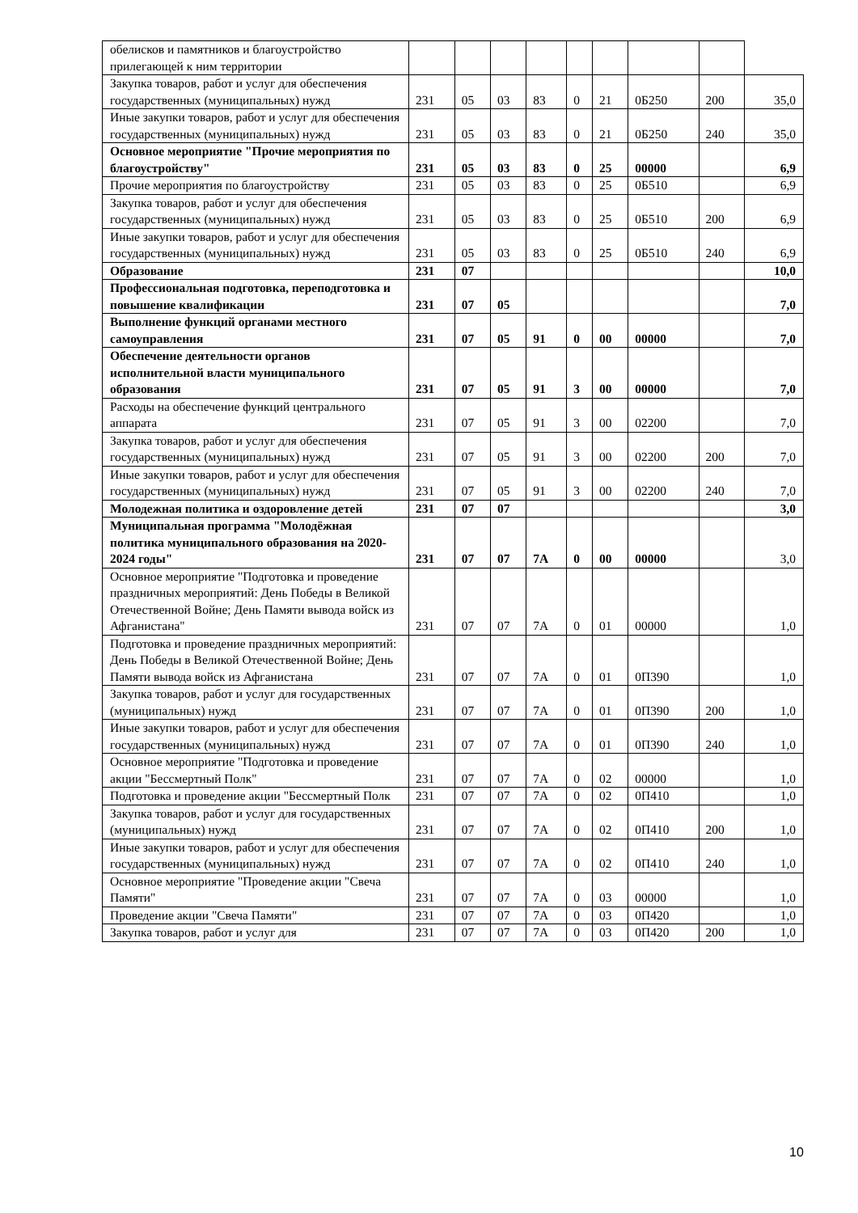| обелисков и памятников и благоустройство прилегающей к ним территории | | | | | | | | | |
| Закупка товаров, работ и услуг для обеспечения государственных (муниципальных) нужд | 231 | 05 | 03 | 83 | 0 | 21 | 0Б250 | 200 | 35,0 |
| Иные закупки товаров, работ и услуг для обеспечения государственных (муниципальных) нужд | 231 | 05 | 03 | 83 | 0 | 21 | 0Б250 | 240 | 35,0 |
| Основное мероприятие "Прочие мероприятия по благоустройству" | 231 | 05 | 03 | 83 | 0 | 25 | 00000 | | 6,9 |
| Прочие мероприятия по благоустройству | 231 | 05 | 03 | 83 | 0 | 25 | 0Б510 | | 6,9 |
| Закупка товаров, работ и услуг для обеспечения государственных (муниципальных) нужд | 231 | 05 | 03 | 83 | 0 | 25 | 0Б510 | 200 | 6,9 |
| Иные закупки товаров, работ и услуг для обеспечения государственных (муниципальных) нужд | 231 | 05 | 03 | 83 | 0 | 25 | 0Б510 | 240 | 6,9 |
| Образование | 231 | 07 | | | | | | | 10,0 |
| Профессиональная подготовка, переподготовка и повышение квалификации | 231 | 07 | 05 | | | | | | 7,0 |
| Выполнение функций органами местного самоуправления | 231 | 07 | 05 | 91 | 0 | 00 | 00000 | | 7,0 |
| Обеспечение деятельности органов исполнительной власти муниципального образования | 231 | 07 | 05 | 91 | 3 | 00 | 00000 | | 7,0 |
| Расходы на обеспечение функций центрального аппарата | 231 | 07 | 05 | 91 | 3 | 00 | 02200 | | 7,0 |
| Закупка товаров, работ и услуг для обеспечения государственных (муниципальных) нужд | 231 | 07 | 05 | 91 | 3 | 00 | 02200 | 200 | 7,0 |
| Иные закупки товаров, работ и услуг для обеспечения государственных (муниципальных) нужд | 231 | 07 | 05 | 91 | 3 | 00 | 02200 | 240 | 7,0 |
| Молодежная политика и оздоровление детей | 231 | 07 | 07 | | | | | | 3,0 |
| Муниципальная программа "Молодёжная политика муниципального образования на 2020-2024 годы" | 231 | 07 | 07 | 7А | 0 | 00 | 00000 | | 3,0 |
| Основное мероприятие "Подготовка и проведение праздничных мероприятий: День Победы в Великой Отечественной Войне; День Памяти вывода войск из Афганистана" | 231 | 07 | 07 | 7А | 0 | 01 | 00000 | | 1,0 |
| Подготовка и проведение праздничных мероприятий: День Победы в Великой Отечественной Войне; День Памяти вывода войск из Афганистана | 231 | 07 | 07 | 7А | 0 | 01 | 0П390 | | 1,0 |
| Закупка товаров, работ и услуг для государственных (муниципальных) нужд | 231 | 07 | 07 | 7А | 0 | 01 | 0П390 | 200 | 1,0 |
| Иные закупки товаров, работ и услуг для обеспечения государственных (муниципальных) нужд | 231 | 07 | 07 | 7А | 0 | 01 | 0П390 | 240 | 1,0 |
| Основное мероприятие "Подготовка и проведение акции "Бессмертный Полк" | 231 | 07 | 07 | 7А | 0 | 02 | 00000 | | 1,0 |
| Подготовка и проведение акции "Бессмертный Полк | 231 | 07 | 07 | 7А | 0 | 02 | 0П410 | | 1,0 |
| Закупка товаров, работ и услуг для государственных (муниципальных) нужд | 231 | 07 | 07 | 7А | 0 | 02 | 0П410 | 200 | 1,0 |
| Иные закупки товаров, работ и услуг для обеспечения государственных (муниципальных) нужд | 231 | 07 | 07 | 7А | 0 | 02 | 0П410 | 240 | 1,0 |
| Основное мероприятие "Проведение акции "Свеча Памяти" | 231 | 07 | 07 | 7А | 0 | 03 | 00000 | | 1,0 |
| Проведение акции "Свеча Памяти" | 231 | 07 | 07 | 7А | 0 | 03 | 0П420 | | 1,0 |
| Закупка товаров, работ и услуг для | 231 | 07 | 07 | 7А | 0 | 03 | 0П420 | 200 | 1,0 |
10